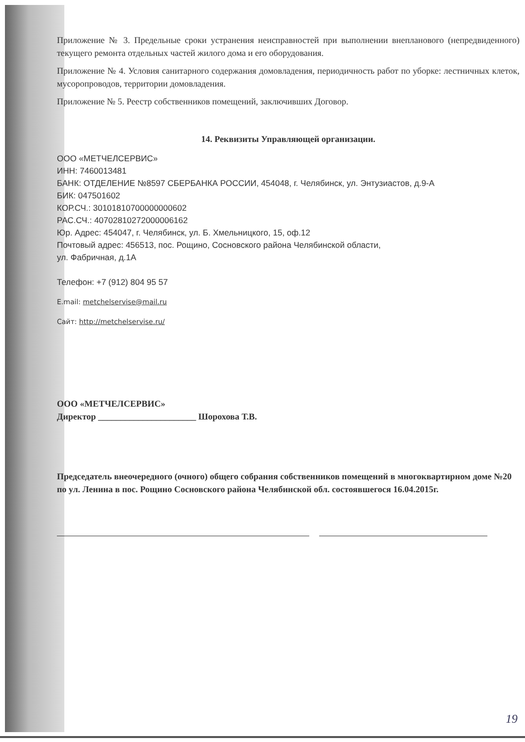Приложение № 3. Предельные сроки устранения неисправностей при выполнении внепланового (непредвиденного) текущего ремонта отдельных частей жилого дома и его оборудования.
Приложение № 4. Условия санитарного содержания домовладения, периодичность работ по уборке: лестничных клеток, мусоропроводов, территории домовладения.
Приложение № 5. Реестр собственников помещений, заключивших Договор.
14. Реквизиты Управляющей организации.
ООО «МЕТЧЕЛСЕРВИС»
ИНН: 7460013481
БАНК: ОТДЕЛЕНИЕ №8597 СБЕРБАНКА РОССИИ, 454048, г. Челябинск, ул. Энтузиастов, д.9-А
БИК: 047501602
КОР.СЧ.: 30101810700000000602
РАС.СЧ.: 40702810272000006162
Юр. Адрес: 454047, г. Челябинск, ул. Б. Хмельницкого, 15, оф.12
Почтовый адрес: 456513, пос. Рощино, Сосновского района Челябинской области,
ул. Фабричная, д.1А
Телефон: +7 (912) 804 95 57
E.mail: metchelservise@mail.ru
Сайт: http://metchelservise.ru/
ООО «МЕТЧЕЛСЕРВИС»
Директор ______________________ Шорохова Т.В.
Председатель внеочередного (очного) общего собрания собственников помещений в многоквартирном доме №20 по ул. Ленина в пос. Рощино Сосновского района Челябинской обл. состоявшегося 16.04.2015г.
19